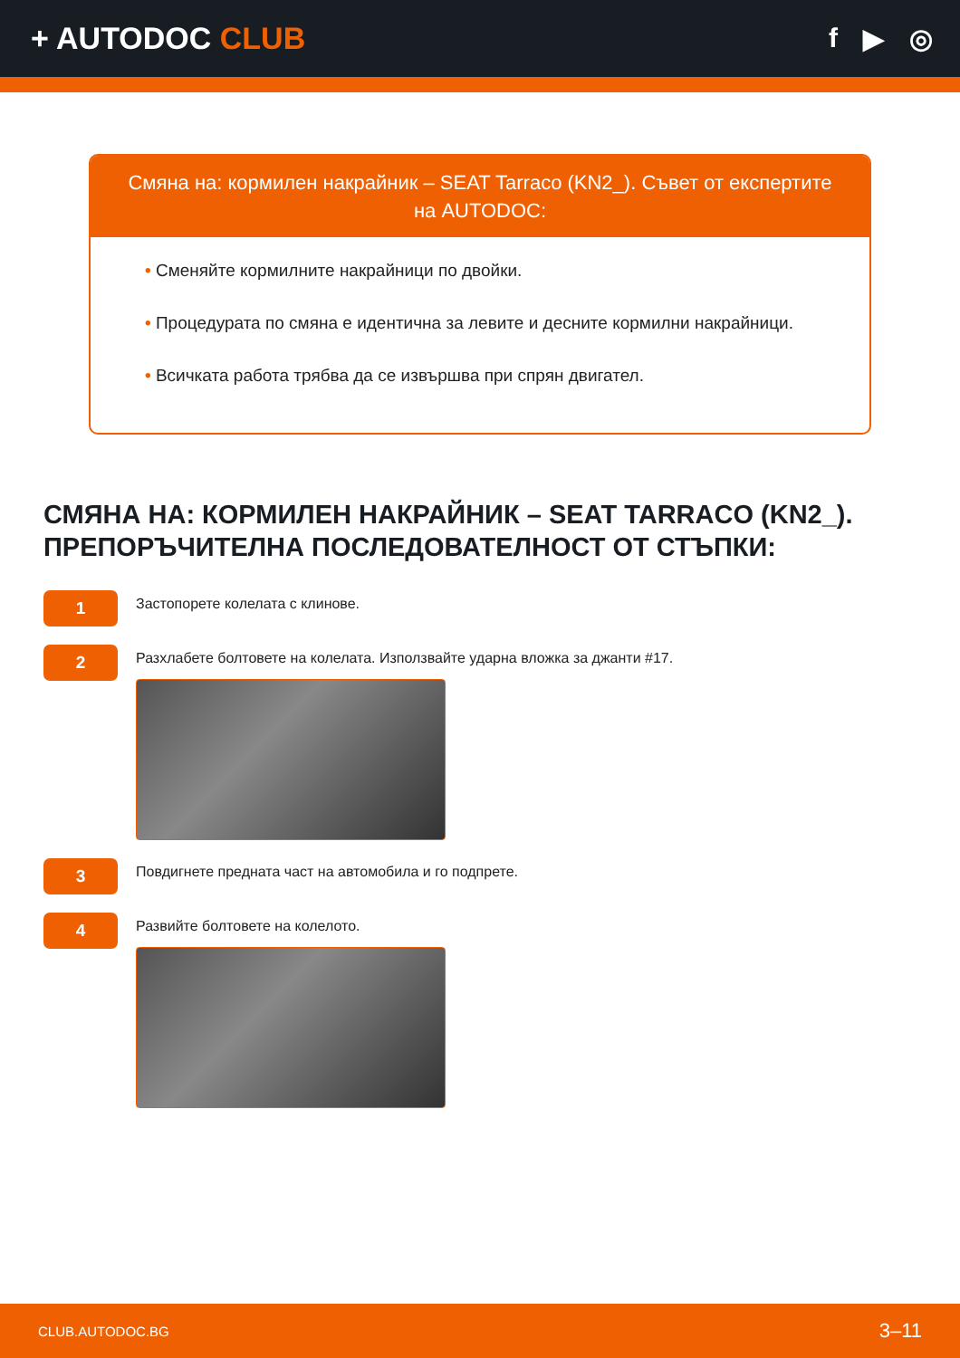+ AUTODOC CLUB f ▶ ◎
Смяна на: кормилен накрайник – SEAT Tarraco (KN2_). Съвет от експертите на AUTODOC:
• Сменяйте кормилните накрайници по двойки.
• Процедурата по смяна е идентична за левите и десните кормилни накрайници.
• Всичката работа трябва да се извършва при спрян двигател.
СМЯНА НА: КОРМИЛЕН НАКРАЙНИК – SEAT TARRACO (KN2_). ПРЕПОРЪЧИТЕЛНА ПОСЛЕДОВАТЕЛНОСТ ОТ СТЪПКИ:
1
Застопорете колелата с клинове.
2
Разхлабете болтовете на колелата. Използвайте ударна вложка за джанти #17.
3
Повдигнете предната част на автомобила и го подпрете.
4
Развийте болтовете на колелото.
CLUB.AUTODOC.BG 3–11